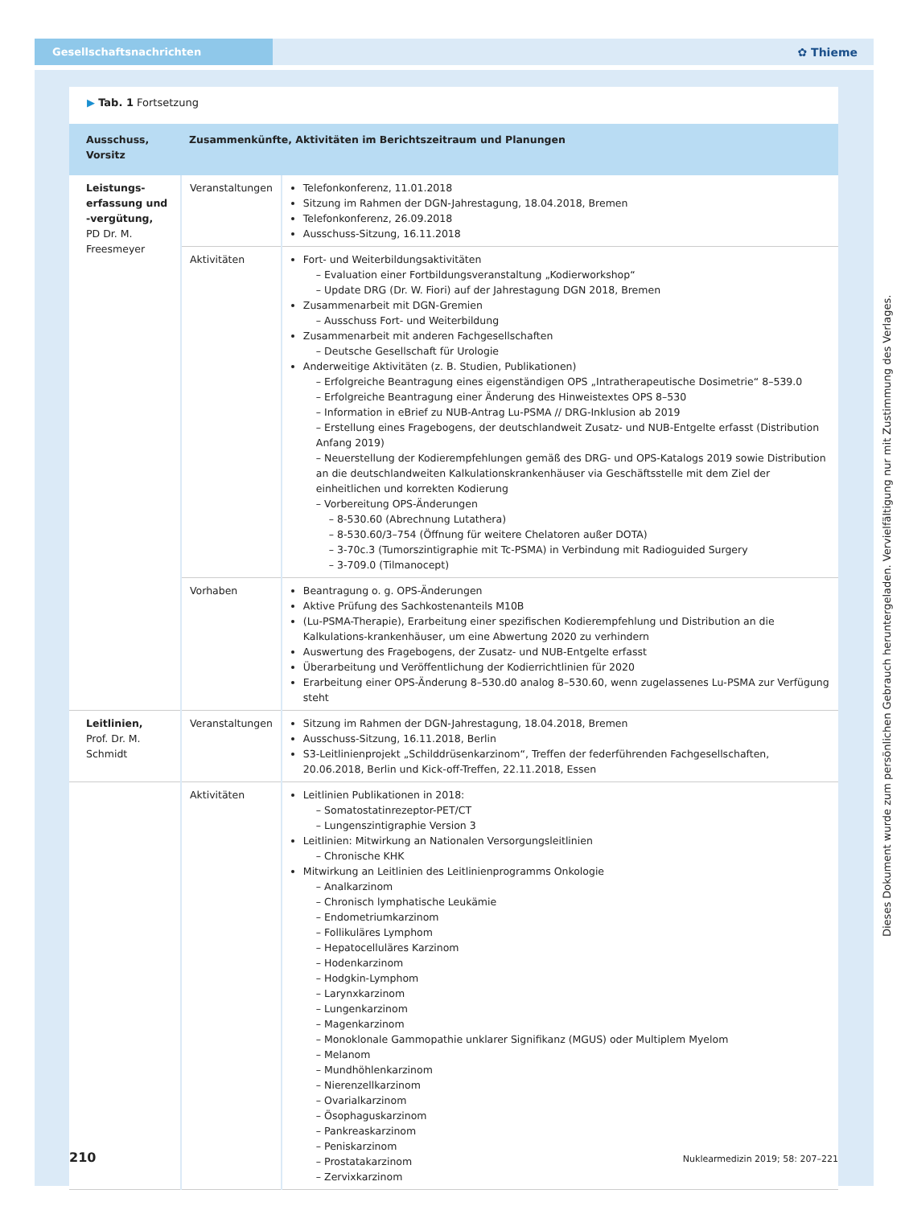Gesellschaftsnachrichten
✿ Thieme
▶ Tab. 1 Fortsetzung
| Ausschuss, Vorsitz | Zusammenkünfte, Aktivitäten im Berichtszeitraum und Planungen | |
| --- | --- | --- |
| Leistungs-erfassung und -vergütung, PD Dr. M. Freesmeyer | Veranstaltungen | Telefonkonferenz, 11.01.2018 Sitzung im Rahmen der DGN-Jahrestagung, 18.04.2018, Bremen Telefonkonferenz, 26.09.2018 Ausschuss-Sitzung, 16.11.2018 |
| | Aktivitäten | Fort- und Weiterbildungsaktivitäten – Evaluation einer Fortbildungsveranstaltung „Kodierworkshop“ – Update DRG (Dr. W. Fiori) auf der Jahrestagung DGN 2018, Bremen Zusammenarbeit mit DGN-Gremien – Ausschuss Fort- und Weiterbildung Zusammenarbeit mit anderen Fachgesellschaften – Deutsche Gesellschaft für Urologie Anderweitige Aktivitäten (z. B. Studien, Publikationen) – Erfolgreiche Beantragung eines eigenständigen OPS „Intratherapeutische Dosimetrie“ 8–539.0 – Erfolgreiche Beantragung einer Änderung des Hinweistextes OPS 8–530 – Information in eBrief zu NUB-Antrag Lu-PSMA // DRG-Inklusion ab 2019 – Erstellung eines Fragebogens, der deutschlandweit Zusatz- und NUB-Entgelte erfasst (Distribution Anfang 2019) – Neuerstellung der Kodierempfehlungen gemäß des DRG- und OPS-Katalogs 2019 sowie Distribution an die deutschlandweiten Kalkulationskrankenhäuser via Geschäftsstelle mit dem Ziel der einheitlichen und korrekten Kodierung – Vorbereitung OPS-Änderungen – 8-530.60 (Abrechnung Lutathera) – 8-530.60/3–754 (Öffnung für weitere Chelatoren außer DOTA) – 3-70c.3 (Tumorszintigraphie mit Tc-PSMA) in Verbindung mit Radioguided Surgery – 3-709.0 (Tilmanocept) |
| | Vorhaben | Beantragung o. g. OPS-Änderungen Aktive Prüfung des Sachkostenanteils M10B (Lu-PSMA-Therapie), Erarbeitung einer spezifischen Kodierempfehlung und Distribution an die Kalkulations-krankenhäuser, um eine Abwertung 2020 zu verhindern Auswertung des Fragebogens, der Zusatz- und NUB-Entgelte erfasst Überarbeitung und Veröffentlichung der Kodierrichtlinien für 2020 Erarbeitung einer OPS-Änderung 8–530.d0 analog 8–530.60, wenn zugelassenes Lu-PSMA zur Verfügung steht |
| Leitlinien, Prof. Dr. M. Schmidt | Veranstaltungen | Sitzung im Rahmen der DGN-Jahrestagung, 18.04.2018, Bremen Ausschuss-Sitzung, 16.11.2018, Berlin S3-Leitlinienprojekt „Schilddrüsenkarzinom“, Treffen der federführenden Fachgesellschaften, 20.06.2018, Berlin und Kick-off-Treffen, 22.11.2018, Essen |
| | Aktivitäten | Leitlinien Publikationen in 2018: – Somatostatinrezeptor-PET/CT – Lungenszintigraphie Version 3 Leitlinien: Mitwirkung an Nationalen Versorgungsleitlinien – Chronische KHK Mitwirkung an Leitlinien des Leitlinienprogramms Onkologie – Analkarzinom – Chronisch lymphatische Leukämie – Endometriumkarzinom – Follikuläres Lymphom – Hepatocelluläres Karzinom – Hodenkarzinom – Hodgkin-Lymphom – Larynxkarzinom – Lungenkarzinom – Magenkarzinom – Monoklonale Gammopathie unklarer Signifikanz (MGUS) oder Multiplem Myelom – Melanom – Mundhöhlenkarzinom – Nierenzellkarzinom – Ovarialkarzinom – Ösophaguskarzinom – Pankreaskarzinom – Peniskarzinom – Prostatakarzinom – Zervixkarzinom |
210 Nuklearmedizin 2019; 58: 207–221
Dieses Dokument wurde zum persönlichen Gebrauch heruntergeladen. Vervielfältigung nur mit Zustimmung des Verlages.